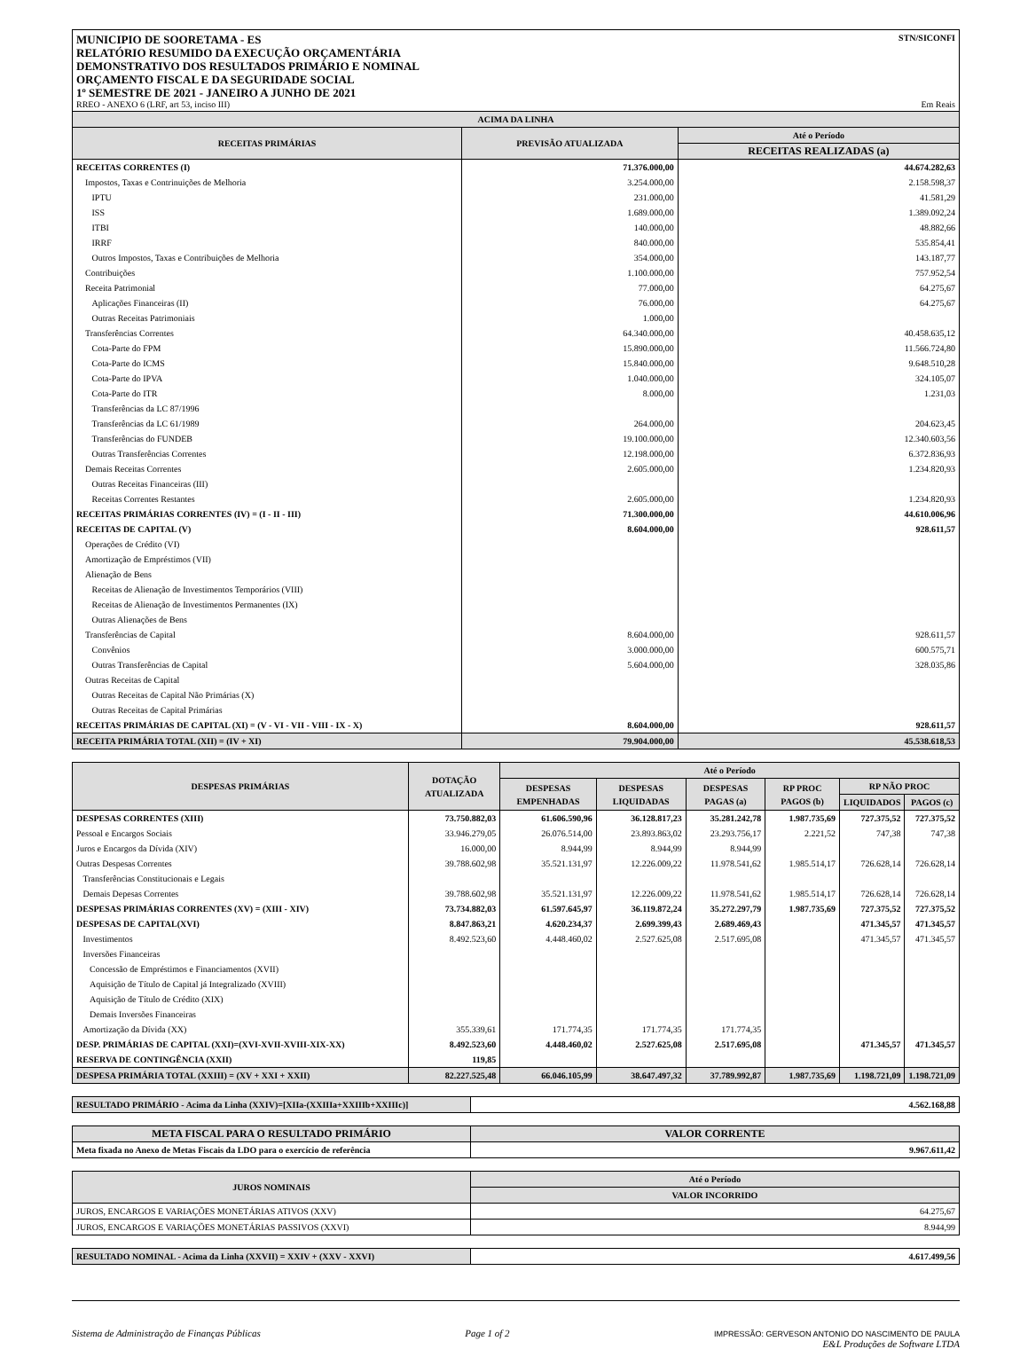MUNICIPIO DE SOORETAMA - ES
RELATÓRIO RESUMIDO DA EXECUÇÃO ORÇAMENTÁRIA
DEMONSTRATIVO DOS RESULTADOS PRIMÁRIO E NOMINAL
ORÇAMENTO FISCAL E DA SEGURIDADE SOCIAL
1º SEMESTRE DE 2021 - JANEIRO A JUNHO DE 2021
RREO - ANEXO 6 (LRF, art 53, inciso III)
STN/SICONFI
Em Reais
| ACIMA DA LINHA | | |
| --- | --- | --- |
| RECEITAS PRIMÁRIAS | PREVISÃO ATUALIZADA | Até o Período |
| | | RECEITAS REALIZADAS (a) |
| RECEITAS CORRENTES (I) | 71.376.000,00 | 44.674.282,63 |
| Impostos, Taxas e Contrinuições de Melhoria | 3.254.000,00 | 2.158.598,37 |
| IPTU | 231.000,00 | 41.581,29 |
| ISS | 1.689.000,00 | 1.389.092,24 |
| ITBI | 140.000,00 | 48.882,66 |
| IRRF | 840.000,00 | 535.854,41 |
| Outros Impostos, Taxas e Contribuições de Melhoria | 354.000,00 | 143.187,77 |
| Contribuições | 1.100.000,00 | 757.952,54 |
| Receita Patrimonial | 77.000,00 | 64.275,67 |
| Aplicações Financeiras (II) | 76.000,00 | 64.275,67 |
| Outras Receitas Patrimoniais | 1.000,00 | |
| Transferências Correntes | 64.340.000,00 | 40.458.635,12 |
| Cota-Parte do FPM | 15.890.000,00 | 11.566.724,80 |
| Cota-Parte do ICMS | 15.840.000,00 | 9.648.510,28 |
| Cota-Parte do IPVA | 1.040.000,00 | 324.105,07 |
| Cota-Parte do ITR | 8.000,00 | 1.231,03 |
| Transferências da LC 87/1996 | | |
| Transferências da LC 61/1989 | 264.000,00 | 204.623,45 |
| Transferências do FUNDEB | 19.100.000,00 | 12.340.603,56 |
| Outras Transferências Correntes | 12.198.000,00 | 6.372.836,93 |
| Demais Receitas Correntes | 2.605.000,00 | 1.234.820,93 |
| Outras Receitas Financeiras (III) | | |
| Receitas Correntes Restantes | 2.605.000,00 | 1.234.820,93 |
| RECEITAS PRIMÁRIAS CORRENTES (IV) = (I - II - III) | 71.300.000,00 | 44.610.006,96 |
| RECEITAS DE CAPITAL (V) | 8.604.000,00 | 928.611,57 |
| Operações de Crédito (VI) | | |
| Amortização de Empréstimos (VII) | | |
| Alienação de Bens | | |
| Receitas de Alienação de Investimentos Temporários (VIII) | | |
| Receitas de Alienação de Investimentos Permanentes (IX) | | |
| Outras Alienações de Bens | | |
| Transferências de Capital | 8.604.000,00 | 928.611,57 |
| Convênios | 3.000.000,00 | 600.575,71 |
| Outras Transferências de Capital | 5.604.000,00 | 328.035,86 |
| Outras Receitas de Capital | | |
| Outras Receitas de Capital Não Primárias (X) | | |
| Outras Receitas de Capital Primárias | | |
| RECEITAS PRIMÁRIAS DE CAPITAL (XI) = (V - VI - VII - VIII - IX - X) | 8.604.000,00 | 928.611,57 |
| RECEITA PRIMÁRIA TOTAL (XII) = (IV + XI) | 79.904.000,00 | 45.538.618,53 |
| DESPESAS PRIMÁRIAS | DOTAÇÃO ATUALIZADA | Até o Período | | | | | |
| --- | --- | --- | --- | --- | --- | --- | --- |
| | | DESPESAS EMPENHADAS | DESPESAS LIQUIDADAS | DESPESAS PAGAS (a) | RP PROC PAGOS (b) | RP NÃO PROC | |
| | | | | | | LIQUIDADOS | PAGOS (c) |
| DESPESAS CORRENTES (XIII) | 73.750.882,03 | 61.606.590,96 | 36.128.817,23 | 35.281.242,78 | 1.987.735,69 | 727.375,52 | 727.375,52 |
| Pessoal e Encargos Sociais | 33.946.279,05 | 26.076.514,00 | 23.893.863,02 | 23.293.756,17 | 2.221,52 | 747,38 | 747,38 |
| Juros e Encargos da Dívida (XIV) | 16.000,00 | 8.944,99 | 8.944,99 | 8.944,99 | | | |
| Outras Despesas Correntes | 39.788.602,98 | 35.521.131,97 | 12.226.009,22 | 11.978.541,62 | 1.985.514,17 | 726.628,14 | 726.628,14 |
| Transferências Constitucionais e Legais | | | | | | | |
| Demais Depesas Correntes | 39.788.602,98 | 35.521.131,97 | 12.226.009,22 | 11.978.541,62 | 1.985.514,17 | 726.628,14 | 726.628,14 |
| DESPESAS PRIMÁRIAS CORRENTES (XV) = (XIII - XIV) | 73.734.882,03 | 61.597.645,97 | 36.119.872,24 | 35.272.297,79 | 1.987.735,69 | 727.375,52 | 727.375,52 |
| DESPESAS DE CAPITAL(XVI) | 8.847.863,21 | 4.620.234,37 | 2.699.399,43 | 2.689.469,43 | | 471.345,57 | 471.345,57 |
| Investimentos | 8.492.523,60 | 4.448.460,02 | 2.527.625,08 | 2.517.695,08 | | 471.345,57 | 471.345,57 |
| Inversões Financeiras | | | | | | | |
| Concessão de Empréstimos e Financiamentos (XVII) | | | | | | | |
| Aquisição de Título de Capital já Integralizado (XVIII) | | | | | | | |
| Aquisição de Título de Crédito (XIX) | | | | | | | |
| Demais Inversões Financeiras | | | | | | | |
| Amortização da Dívida (XX) | 355.339,61 | 171.774,35 | 171.774,35 | 171.774,35 | | | |
| DESP. PRIMÁRIAS DE CAPITAL (XXI)=(XVI-XVII-XVIII-XIX-XX) | 8.492.523,60 | 4.448.460,02 | 2.527.625,08 | 2.517.695,08 | | 471.345,57 | 471.345,57 |
| RESERVA DE CONTINGÊNCIA (XXII) | 119,85 | | | | | | |
| DESPESA PRIMÁRIA TOTAL (XXIII) = (XV + XXI + XXII) | 82.227.525,48 | 66.046.105,99 | 38.647.497,32 | 37.789.992,87 | 1.987.735,69 | 1.198.721,09 | 1.198.721,09 |
| RESULTADO PRIMÁRIO - Acima da Linha (XXIV)=[XIIa-(XXIIIa+XXIIIb+XXIIIc)] | 4.562.168,88 |
| META FISCAL PARA O RESULTADO PRIMÁRIO | VALOR CORRENTE |
| --- | --- |
| Meta fixada no Anexo de Metas Fiscais da LDO para o exercício de referência | 9.967.611,42 |
| JUROS NOMINAIS | Até o Período |
| --- | --- |
| | VALOR INCORRIDO |
| JUROS, ENCARGOS E VARIAÇÕES MONETÁRIAS ATIVOS (XXV) | 64.275,67 |
| JUROS, ENCARGOS E VARIAÇÕES MONETÁRIAS PASSIVOS (XXVI) | 8.944,99 |
| RESULTADO NOMINAL - Acima da Linha (XXVII) = XXIV + (XXV - XXVI) | 4.617.499,56 |
Sistema de Administração de Finanças Públicas Page 1 of 2 IMPRESSÃO: GERVESON ANTONIO DO NASCIMENTO DE PAULA
E&L Produções de Software LTDA